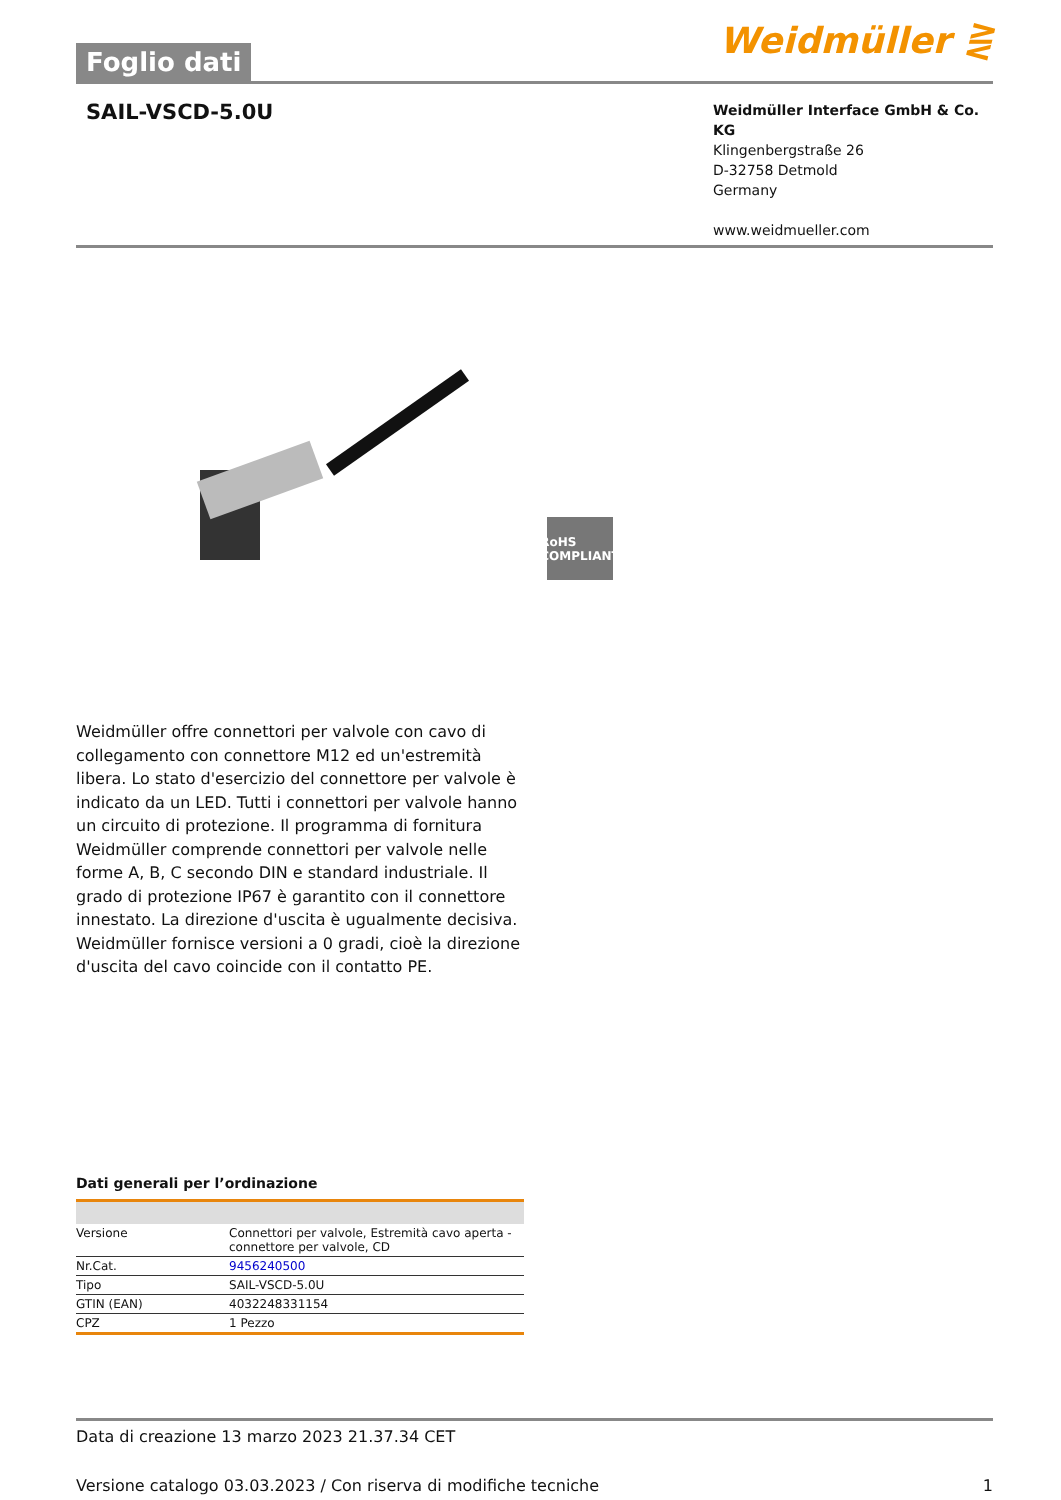Foglio dati
Weidmüller ⋛
SAIL-VSCD-5.0U
Weidmüller Interface GmbH & Co. KG
Klingenbergstraße 26
D-32758 Detmold
Germany
www.weidmueller.com
RoHS
COMPLIANT
Weidmüller offre connettori per valvole con cavo di collegamento con connettore M12 ed un'estremità libera. Lo stato d'esercizio del connettore per valvole è indicato da un LED. Tutti i connettori per valvole hanno un circuito di protezione. Il programma di fornitura Weidmüller comprende connettori per valvole nelle forme A, B, C secondo DIN e standard industriale. Il grado di protezione IP67 è garantito con il connettore innestato. La direzione d'uscita è ugualmente decisiva. Weidmüller fornisce versioni a 0 gradi, cioè la direzione d'uscita del cavo coincide con il contatto PE.
Dati generali per l’ordinazione
| Versione | Connettori per valvole, Estremità cavo aperta - connettore per valvole, CD |
| Nr.Cat. | 9456240500 |
| Tipo | SAIL-VSCD-5.0U |
| GTIN (EAN) | 4032248331154 |
| CPZ | 1 Pezzo |
Data di creazione 13 marzo 2023 21.37.34 CET
Versione catalogo 03.03.2023 / Con riserva di modifiche tecniche 1